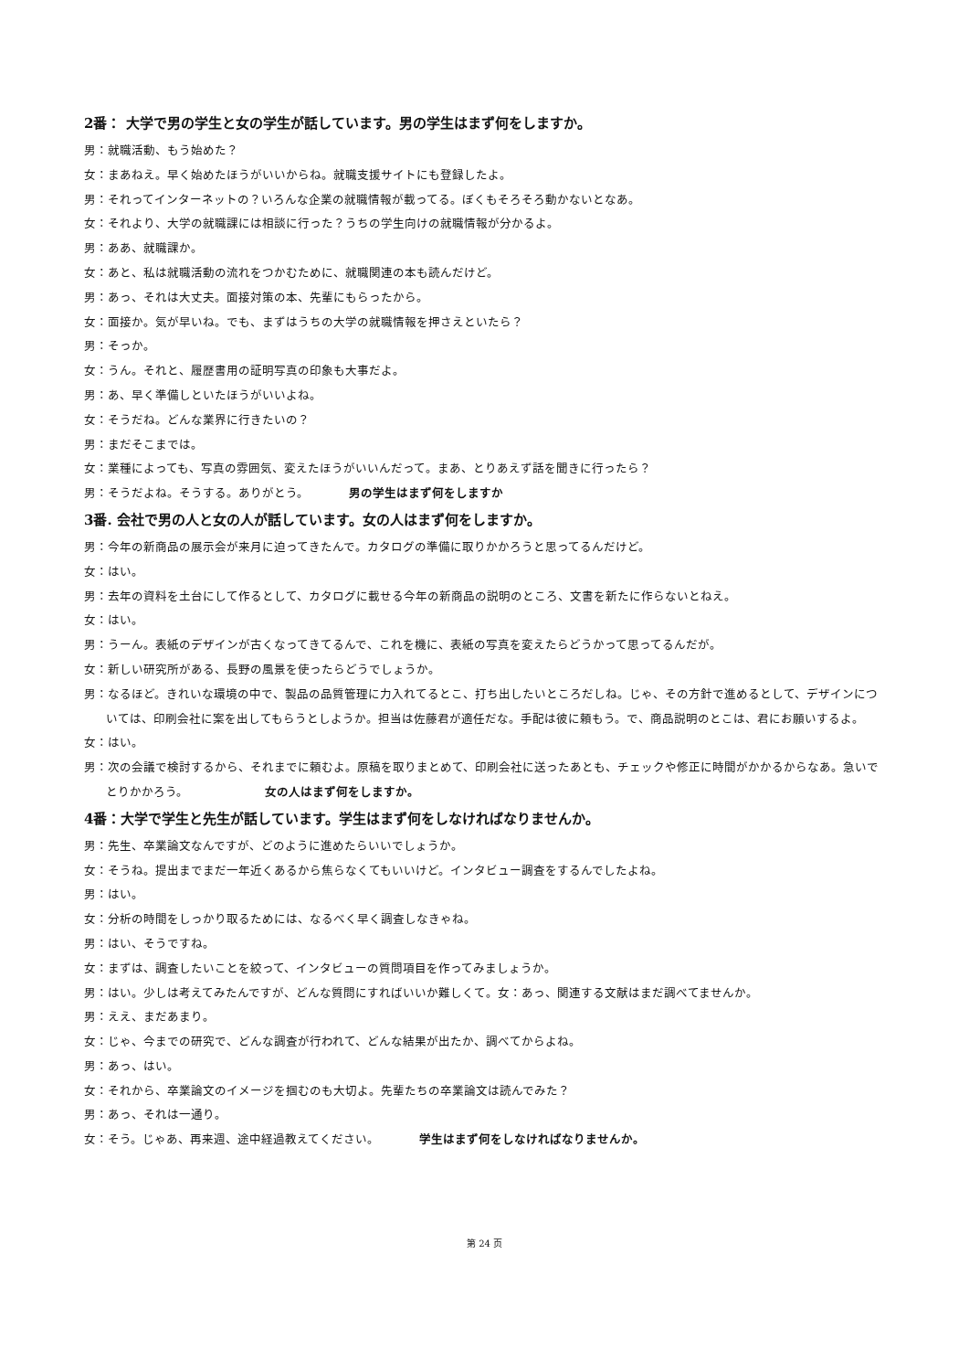2番： 大学で男の学生と女の学生が話しています。男の学生はまず何をしますか。
男：就職活動、もう始めた？
女：まあねえ。早く始めたほうがいいからね。就職支援サイトにも登録したよ。
男：それってインターネットの？いろんな企業の就職情報が載ってる。ぼくもそろそろ動かないとなあ。
女：それより、大学の就職課には相談に行った？うちの学生向けの就職情報が分かるよ。
男：ああ、就職課か。
女：あと、私は就職活動の流れをつかむために、就職関連の本も読んだけど。
男：あっ、それは大丈夫。面接対策の本、先輩にもらったから。
女：面接か。気が早いね。でも、まずはうちの大学の就職情報を押さえといたら？
男：そっか。
女：うん。それと、履歴書用の証明写真の印象も大事だよ。
男：あ、早く準備しといたほうがいいよね。
女：そうだね。どんな業界に行きたいの？
男：まだそこまでは。
女：業種によっても、写真の雰囲気、変えたほうがいいんだって。まあ、とりあえず話を聞きに行ったら？
男：そうだよね。そうする。ありがとう。 男の学生はまず何をしますか
3番. 会社で男の人と女の人が話しています。女の人はまず何をしますか。
男：今年の新商品の展示会が来月に迫ってきたんで。カタログの準備に取りかかろうと思ってるんだけど。
女：はい。
男：去年の資料を土台にして作るとして、カタログに載せる今年の新商品の説明のところ、文書を新たに作らないとねえ。
女：はい。
男：うーん。表紙のデザインが古くなってきてるんで、これを機に、表紙の写真を変えたらどうかって思ってるんだが。
女：新しい研究所がある、長野の風景を使ったらどうでしょうか。
男：なるほど。きれいな環境の中で、製品の品質管理に力入れてるとこ、打ち出したいところだしね。じゃ、その方針で進めるとして、デザインについては、印刷会社に案を出してもらうとしようか。担当は佐藤君が適任だな。手配は彼に頼もう。で、商品説明のとこは、君にお願いするよ。
女：はい。
男：次の会議で検討するから、それまでに頼むよ。原稿を取りまとめて、印刷会社に送ったあとも、チェックや修正に時間がかかるからなあ。急いでとりかかろう。 女の人はまず何をしますか。
4番：大学で学生と先生が話しています。学生はまず何をしなければなりませんか。
男：先生、卒業論文なんですが、どのように進めたらいいでしょうか。
女：そうね。提出までまだ一年近くあるから焦らなくてもいいけど。インタビュー調査をするんでしたよね。
男：はい。
女：分析の時間をしっかり取るためには、なるべく早く調査しなきゃね。
男：はい、そうですね。
女：まずは、調査したいことを絞って、インタビューの質問項目を作ってみましょうか。
男：はい。少しは考えてみたんですが、どんな質問にすればいいか難しくて。女：あっ、関連する文献はまだ調べてませんか。
男：ええ、まだあまり。
女：じゃ、今までの研究で、どんな調査が行われて、どんな結果が出たか、調べてからよね。
男：あっ、はい。
女：それから、卒業論文のイメージを掴むのも大切よ。先輩たちの卒業論文は読んでみた？
男：あっ、それは一通り。
女：そう。じゃあ、再来週、途中経過教えてください。 学生はまず何をしなければなりませんか。
第 24 页